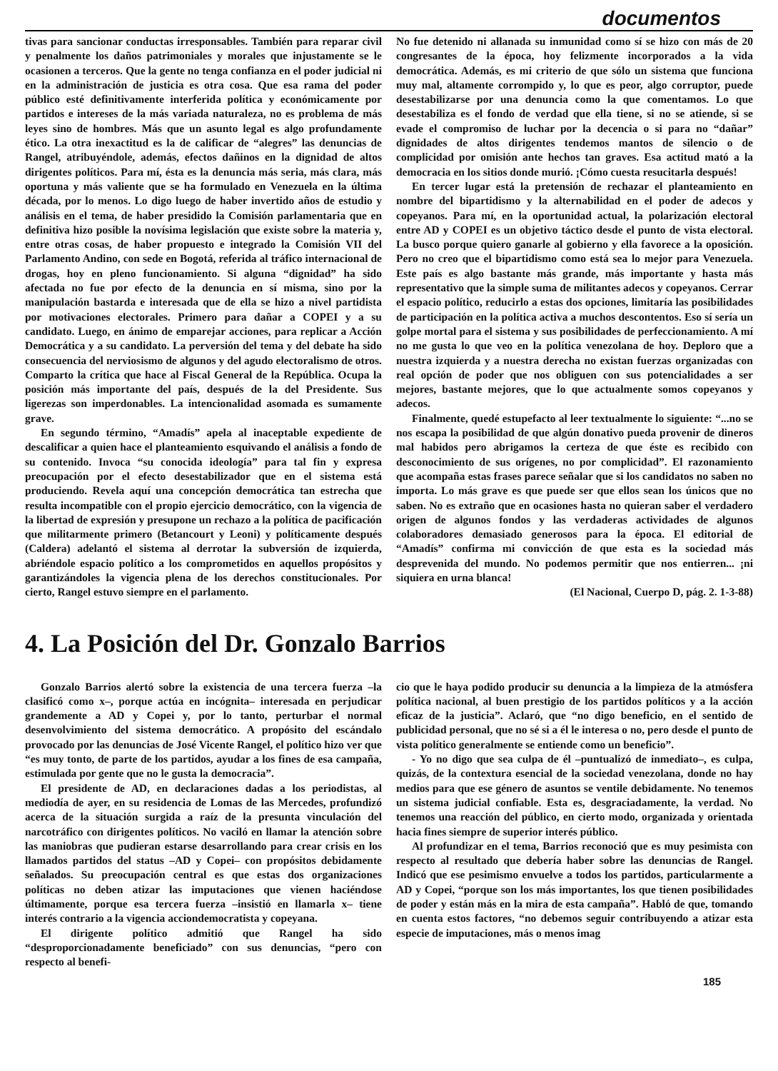documentos
tivas para sancionar conductas irresponsables. También para reparar civil y penalmente los daños patrimoniales y morales que injustamente se le ocasionen a terceros. Que la gente no tenga confianza en el poder judicial ni en la administración de justicia es otra cosa. Que esa rama del poder público esté definitivamente interferida política y económicamente por partidos e intereses de la más variada naturaleza, no es problema de más leyes sino de hombres. Más que un asunto legal es algo profundamente ético. La otra inexactitud es la de calificar de “alegres” las denuncias de Rangel, atribuyéndole, además, efectos dañinos en la dignidad de altos dirigentes políticos. Para mí, ésta es la denuncia más seria, más clara, más oportuna y más valiente que se ha formulado en Venezuela en la última década, por lo menos. Lo digo luego de haber invertido años de estudio y análisis en el tema, de haber presidido la Comisión parlamentaria que en definitiva hizo posible la novísima legislación que existe sobre la materia y, entre otras cosas, de haber propuesto e integrado la Comisión VII del Parlamento Andino, con sede en Bogotá, referida al tráfico internacional de drogas, hoy en pleno funcionamiento. Si alguna “dignidad” ha sido afectada no fue por efecto de la denuncia en sí misma, sino por la manipulación bastarda e interesada que de ella se hizo a nivel partidista por motivaciones electorales. Primero para dañar a COPEI y a su candidato. Luego, en ánimo de emparejar acciones, para replicar a Acción Democrática y a su candidato. La perversión del tema y del debate ha sido consecuencia del nerviosismo de algunos y del agudo electoralismo de otros. Comparto la crítica que hace al Fiscal General de la República. Ocupa la posición más importante del país, después de la del Presidente. Sus ligerezas son imperdonables. La intencionalidad asomada es sumamente grave.
En segundo término, “Amadís” apela al inaceptable expediente de descalificar a quien hace el planteamiento esquivando el análisis a fondo de su contenido. Invoca “su conocida ideología” para tal fin y expresa preocupación por el efecto desestabilizador que en el sistema está produciendo. Revela aquí una concepción democrática tan estrecha que resulta incompatible con el propio ejercicio democrático, con la vigencia de la libertad de expresión y presupone un rechazo a la política de pacificación que militarmente primero (Betancourt y Leoni) y políticamente después (Caldera) adelantó el sistema al derrotar la subversión de izquierda, abriéndole espacio político a los comprometidos en aquellos propósitos y garantizándoles la vigencia plena de los derechos constitucionales. Por cierto, Rangel estuvo siempre en el parlamento.
No fue detenido ni allanada su inmunidad como sí se hizo con más de 20 congresantes de la época, hoy felizmente incorporados a la vida democrática. Además, es mi criterio de que sólo un sistema que funciona muy mal, altamente corrompido y, lo que es peor, algo corruptor, puede desestabilizarse por una denuncia como la que comentamos. Lo que desestabiliza es el fondo de verdad que ella tiene, si no se atiende, si se evade el compromiso de luchar por la decencia o si para no “dañar” dignidades de altos dirigentes tendemos mantos de silencio o de complicidad por omisión ante hechos tan graves. Esa actitud mató a la democracia en los sitios donde murió. ¡Cómo cuesta resucitarla después!
En tercer lugar está la pretensión de rechazar el planteamiento en nombre del bipartidismo y la alternabilidad en el poder de adecos y copeyanos. Para mí, en la oportunidad actual, la polarización electoral entre AD y COPEI es un objetivo táctico desde el punto de vista electoral. La busco porque quiero ganarle al gobierno y ella favorece a la oposición. Pero no creo que el bipartidismo como está sea lo mejor para Venezuela. Este país es algo bastante más grande, más importante y hasta más representativo que la simple suma de militantes adecos y copeyanos. Cerrar el espacio político, reducirlo a estas dos opciones, limitaría las posibilidades de participación en la política activa a muchos descontentos. Eso sí sería un golpe mortal para el sistema y sus posibilidades de perfeccionamiento. A mí no me gusta lo que veo en la política venezolana de hoy. Deploro que a nuestra izquierda y a nuestra derecha no existan fuerzas organizadas con real opción de poder que nos obliguen con sus potencialidades a ser mejores, bastante mejores, que lo que actualmente somos copeyanos y adecos.
Finalmente, quedé estupefacto al leer textualmente lo siguiente: “...no se nos escapa la posibilidad de que algún donativo pueda provenir de dineros mal habidos pero abrigamos la certeza de que éste es recibido con desconocimiento de sus orígenes, no por complicidad”. El razonamiento que acompaña estas frases parece señalar que si los candidatos no saben no importa. Lo más grave es que puede ser que ellos sean los únicos que no saben. No es extraño que en ocasiones hasta no quieran saber el verdadero origen de algunos fondos y las verdaderas actividades de algunos colaboradores demasiado generosos para la época. El editorial de “Amadís” confirma mi convicción de que esta es la sociedad más desprevenida del mundo. No podemos permitir que nos entierren... ¡ni siquiera en urna blanca!
(El Nacional, Cuerpo D, pág. 2. 1-3-88)
4. La Posición del Dr. Gonzalo Barrios
Gonzalo Barrios alertó sobre la existencia de una tercera fuerza –la clasificó como x–, porque actúa en incógnita– interesada en perjudicar grandemente a AD y Copei y, por lo tanto, perturbar el normal desenvolvimiento del sistema democrático. A propósito del escándalo provocado por las denuncias de José Vicente Rangel, el político hizo ver que “es muy tonto, de parte de los partidos, ayudar a los fines de esa campaña, estimulada por gente que no le gusta la democracia”.
El presidente de AD, en declaraciones dadas a los periodistas, al mediodía de ayer, en su residencia de Lomas de las Mercedes, profundizó acerca de la situación surgida a raíz de la presunta vinculación del narcotráfico con dirigentes políticos. No vaciló en llamar la atención sobre las maniobras que pudieran estarse desarrollando para crear crisis en los llamados partidos del status –AD y Copei– con propósitos debidamente señalados. Su preocupación central es que estas dos organizaciones políticas no deben atizar las imputaciones que vienen haciéndose últimamente, porque esa tercera fuerza –insistió en llamarla x– tiene interés contrario a la vigencia acciondemocratista y copeyana.
El dirigente político admitió que Rangel ha sido “desproporcionadamente beneficiado” con sus denuncias, “pero con respecto al benefi-
cio que le haya podido producir su denuncia a la limpieza de la atmósfera política nacional, al buen prestigio de los partidos políticos y a la acción eficaz de la justicia”. Aclaró, que “no digo beneficio, en el sentido de publicidad personal, que no sé si a él le interesa o no, pero desde el punto de vista político generalmente se entiende como un beneficio”.
- Yo no digo que sea culpa de él –puntualizó de inmediato–, es culpa, quizás, de la contextura esencial de la sociedad venezolana, donde no hay medios para que ese género de asuntos se ventile debidamente. No tenemos un sistema judicial confiable. Esta es, desgraciadamente, la verdad. No tenemos una reacción del público, en cierto modo, organizada y orientada hacia fines siempre de superior interés público.
Al profundizar en el tema, Barrios reconoció que es muy pesimista con respecto al resultado que debería haber sobre las denuncias de Rangel. Indicó que ese pesimismo envuelve a todos los partidos, particularmente a AD y Copei, “porque son los más importantes, los que tienen posibilidades de poder y están más en la mira de esta campaña”. Habló de que, tomando en cuenta estos factores, “no debemos seguir contribuyendo a atizar esta especie de imputaciones, más o menos imag
185